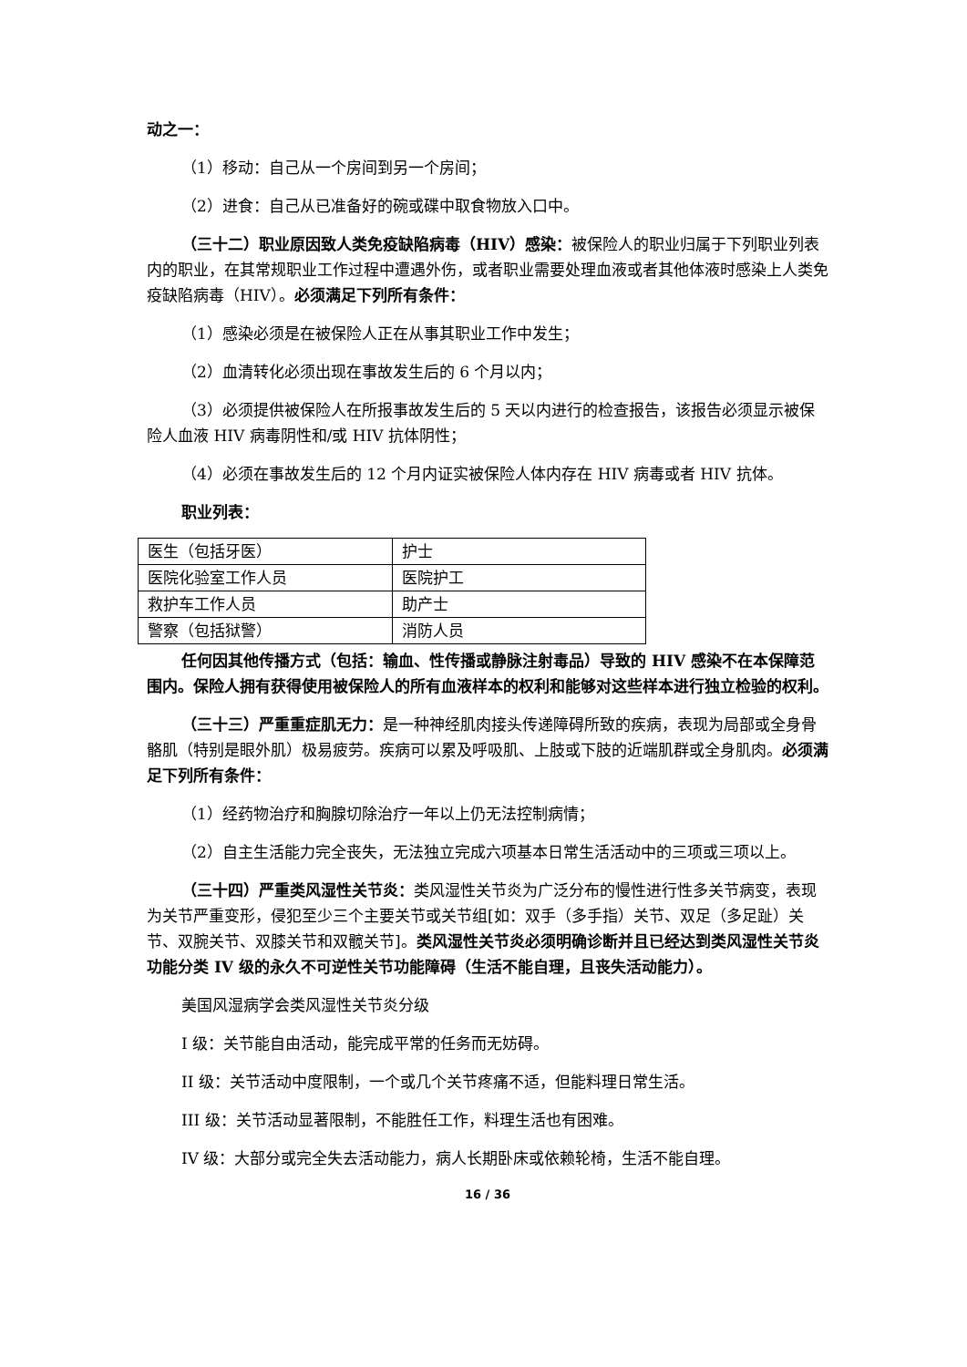动之一：
（1）移动：自己从一个房间到另一个房间；
（2）进食：自己从已准备好的碗或碟中取食物放入口中。
（三十二）职业原因致人类免疫缺陷病毒（HIV）感染：被保险人的职业归属于下列职业列表内的职业，在其常规职业工作过程中遭遇外伤，或者职业需要处理血液或者其他体液时感染上人类免疫缺陷病毒（HIV）。必须满足下列所有条件：
（1）感染必须是在被保险人正在从事其职业工作中发生；
（2）血清转化必须出现在事故发生后的 6 个月以内；
（3）必须提供被保险人在所报事故发生后的 5 天以内进行的检查报告，该报告必须显示被保险人血液 HIV 病毒阴性和/或 HIV 抗体阴性；
（4）必须在事故发生后的 12 个月内证实被保险人体内存在 HIV 病毒或者 HIV 抗体。
职业列表：
| 医生（包括牙医） | 护士 |
| 医院化验室工作人员 | 医院护工 |
| 救护车工作人员 | 助产士 |
| 警察（包括狱警） | 消防人员 |
任何因其他传播方式（包括：输血、性传播或静脉注射毒品）导致的 HIV 感染不在本保障范围内。保险人拥有获得使用被保险人的所有血液样本的权利和能够对这些样本进行独立检验的权利。
（三十三）严重重症肌无力：是一种神经肌肉接头传递障碍所致的疾病，表现为局部或全身骨骼肌（特别是眼外肌）极易疲劳。疾病可以累及呼吸肌、上肢或下肢的近端肌群或全身肌肉。必须满足下列所有条件：
（1）经药物治疗和胸腺切除治疗一年以上仍无法控制病情；
（2）自主生活能力完全丧失，无法独立完成六项基本日常生活活动中的三项或三项以上。
（三十四）严重类风湿性关节炎：类风湿性关节炎为广泛分布的慢性进行性多关节病变，表现为关节严重变形，侵犯至少三个主要关节或关节组[如：双手（多手指）关节、双足（多足趾）关节、双腕关节、双膝关节和双髋关节]。类风湿性关节炎必须明确诊断并且已经达到类风湿性关节炎功能分类 IV 级的永久不可逆性关节功能障碍（生活不能自理，且丧失活动能力）。
美国风湿病学会类风湿性关节炎分级
I 级：关节能自由活动，能完成平常的任务而无妨碍。
II 级：关节活动中度限制，一个或几个关节疼痛不适，但能料理日常生活。
III 级：关节活动显著限制，不能胜任工作，料理生活也有困难。
IV 级：大部分或完全失去活动能力，病人长期卧床或依赖轮椅，生活不能自理。
16 / 36